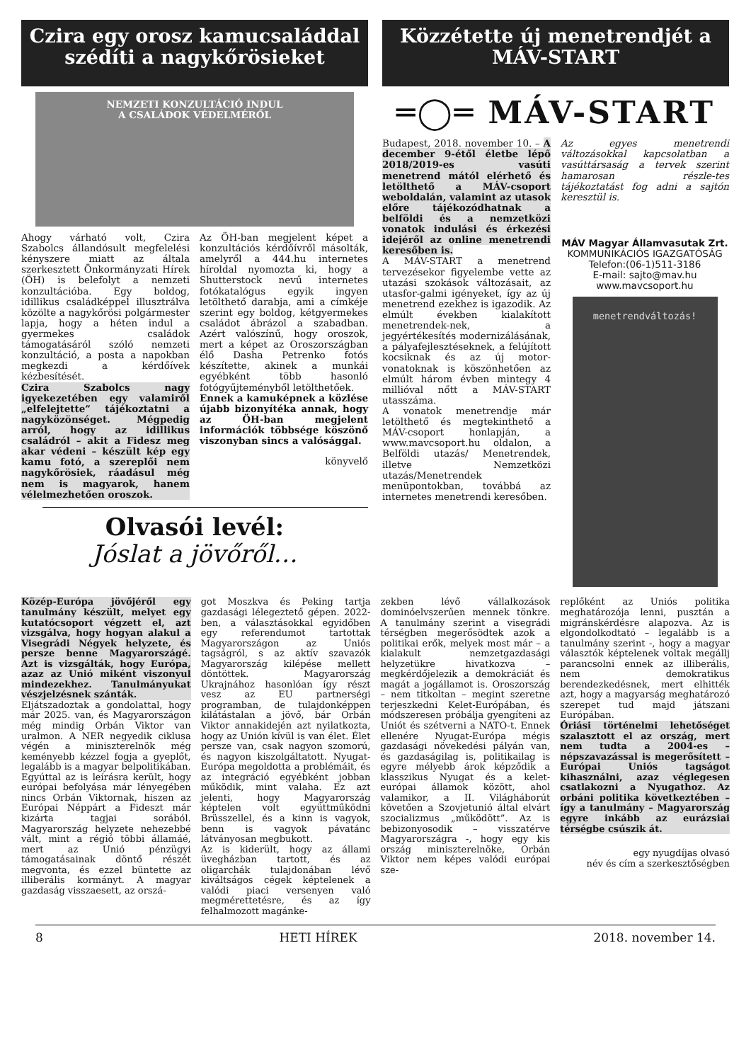Czira egy orosz kamucsaláddal szédíti a nagykőrösieket
NEMZETI KONZULTÁCIÓ INDUL
A CSALÁDOK VÉDELMÉRŐL
Ahogy várható volt, Czira Szabolcs állandósult megfelelési kényszere miatt az általa szerkesztett Önkormányzati Hírek (ÖH) is belefolyt a nemzeti konzultációba. Egy boldog, idillikus családképpel illusztrálva közölte a nagykőrösi polgármester lapja, hogy a héten indul a gyermekes családok támogatásáról szóló nemzeti konzultáció, a posta a napokban megkezdi a kérdőívek kézbesítését.
Czira Szabolcs nagy igyekezetében egy valamiről „elfelejtette” tájékoztatni a nagyközönséget. Mégpedig arról, hogy az idillikus családról – akit a Fidesz meg akar védeni – készült kép egy kamu fotó, a szereplői nem nagykőrösiek, ráadásul még nem is magyarok, hanem vélelmezhetően oroszok.
Az ÖH-ban megjelent képet a konzultációs kérdőívről másolták, amelyről a 444.hu internetes híroldal nyomozta ki, hogy a Shutterstock nevű internetes fotókatalógus egyik ingyen letölthető darabja, ami a címkéje szerint egy boldog, kétgyermekes családot ábrázol a szabadban. Azért valószínű, hogy oroszok, mert a képet az Oroszországban élő Dasha Petrenko fotós készítette, akinek a munkái egyébként több hasonló fotógyűjteményből letölthetőek.
Ennek a kamuképnek a közlése újabb bizonyítéka annak, hogy az ÖH-ban megjelent információk többsége köszönő viszonyban sincs a valósággal.
könyvelő
Olvasói levél:
Jóslat a jövőről…
Közzétette új menetrendjét a MÁV-START
═◯═ MÁV-START
Budapest, 2018. november 10. – A december 9-étől életbe lépő 2018/2019-es vasúti menetrend mától elérhető és letölthető a MÁV-csoport weboldalán, valamint az utasok előre tájékozódhatnak a belföldi és a nemzetközi vonatok indulási és érkezési idejéről az online menetrendi keresőben is.
A MÁV-START a menetrend tervezésekor figyelembe vette az utazási szokások változásait, az utasfor-galmi igényeket, így az új menetrend ezekhez is igazodik. Az elmúlt években kialakított menetrendek-nek, a jegyértékesítés modernizálásának, a pályafejlesztéseknek, a felújított kocsiknak és az új motor-vonatoknak is köszönhetően az elmúlt három évben mintegy 4 millióval nőtt a MÁV-START utasszáma.
A vonatok menetrendje már letölthető és megtekinthető a MÁV-csoport honlapján, a www.mavcsoport.hu oldalon, a Belföldi utazás/ Menetrendek, illetve Nemzetközi utazás/Menetrendek menüpontokban, továbbá az internetes menetrendi keresőben.
Az egyes menetrendi változásokkal kapcsolatban a vasúttársaság a tervek szerint hamarosan részle-tes tájékoztatást fog adni a sajtón keresztül is.
MÁV Magyar Államvasutak Zrt.
KOMMUNIKÁCIÓS IGAZGATÓSÁG
Telefon:(06-1)511-3186
E-mail: sajto@mav.hu
www.mavcsoport.hu
menetrendváltozás!
Közép-Európa jövőjéről egy tanulmány készült, melyet egy kutatócsoport végzett el, azt vizsgálva, hogy hogyan alakul a Visegrádi Négyek helyzete, és persze benne Magyarországé. Azt is vizsgálták, hogy Európa, azaz az Unió miként viszonyul mindezekhez. Tanulmányukat vészjelzésnek szánták.
Eljátszadoztak a gondolattal, hogy már 2025. van, és Magyarországon még mindig Orbán Viktor van uralmon. A NER negyedik ciklusa végén a miniszterelnök még keményebb kézzel fogja a gyeplőt, legalább is a magyar belpolitikában. Egyúttal az is leírásra került, hogy európai befolyása már lényegében nincs Orbán Viktornak, hiszen az Európai Néppárt a Fideszt már kizárta tagjai sorából. Magyarország helyzete nehezebbé vált, mint a régió többi államáé, mert az Unió pénzügyi támogatásainak döntő részét megvonta, és ezzel büntette az illiberális kormányt. A magyar gazdaság visszaesett, az orszá-
got Moszkva és Peking tartja gazdasági lélegeztető gépen. 2022-ben, a választásokkal egyidőben egy referendumot tartottak Magyarországon az Uniós tagságról, s az aktív szavazók Magyarország kilépése mellett döntöttek. Magyarország Ukrajnához hasonlóan így részt vesz az EU partnerségi programban, de tulajdonképpen kilátástalan a jövő, bár Orbán Viktor annakidején azt nyilatkozta, hogy az Unión kívül is van élet. Élet persze van, csak nagyon szomorú, és nagyon kiszolgáltatott. Nyugat-Európa megoldotta a problémáit, és az integráció egyébként jobban működik, mint valaha. Ez azt jelenti, hogy Magyarország képtelen volt együttműködni Brüsszellel, és a kinn is vagyok, benn is vagyok pávatánc látványosan megbukott.
Az is kiderült, hogy az állami üvegházban tartott, és az oligarchák tulajdonában lévő kiváltságos cégek képtelenek a valódi piaci versenyen való megmérettetésre, és az így felhalmozott magánke-
zekben lévő vállalkozások dominóelvszerűen mennek tönkre. A tanulmány szerint a visegrádi térségben megerősödtek azok a politikai erők, melyek most már – a kialakult nemzetgazdasági helyzetükre hivatkozva – megkérdőjelezik a demokráciát és magát a jogállamot is. Oroszország – nem titkoltan – megint szeretne terjeszkedni Kelet-Európában, és módszeresen próbálja gyengíteni az Uniót és szétverni a NATO-t. Ennek ellenére Nyugat-Európa mégis gazdasági növekedési pályán van, és gazdaságilag is, politikailag is egyre mélyebb árok képződik a klasszikus Nyugat és a kelet-európai államok között, ahol valamikor, a II. Világháborút követően a Szovjetunió által elvárt szocializmus „működött”. Az is bebizonyosodik – visszatérve Magyarországra -, hogy egy kis ország miniszterelnöke, Orbán Viktor nem képes valódi európai sze-
replőként az Uniós politika meghatározója lenni, pusztán a migránskérdésre alapozva. Az is elgondolkodtató – legalább is a tanulmány szerint -, hogy a magyar választók képtelenek voltak megállj parancsolni ennek az illiberális, nem demokratikus berendezkedésnek, mert elhitték azt, hogy a magyarság meghatározó szerepet tud majd játszani Európában.
Óriási történelmi lehetőséget szalasztott el az ország, mert nem tudta a 2004-es – népszavazással is megerősített – Európai Uniós tagságot kihasználni, azaz véglegesen csatlakozni a Nyugathoz. Az orbáni politika következtében – így a tanulmány – Magyarország egyre inkább az eurázsiai térségbe csúszik át.
egy nyugdíjas olvasó
név és cím a szerkesztőségben
8 HETI HÍREK 2018. november 14.